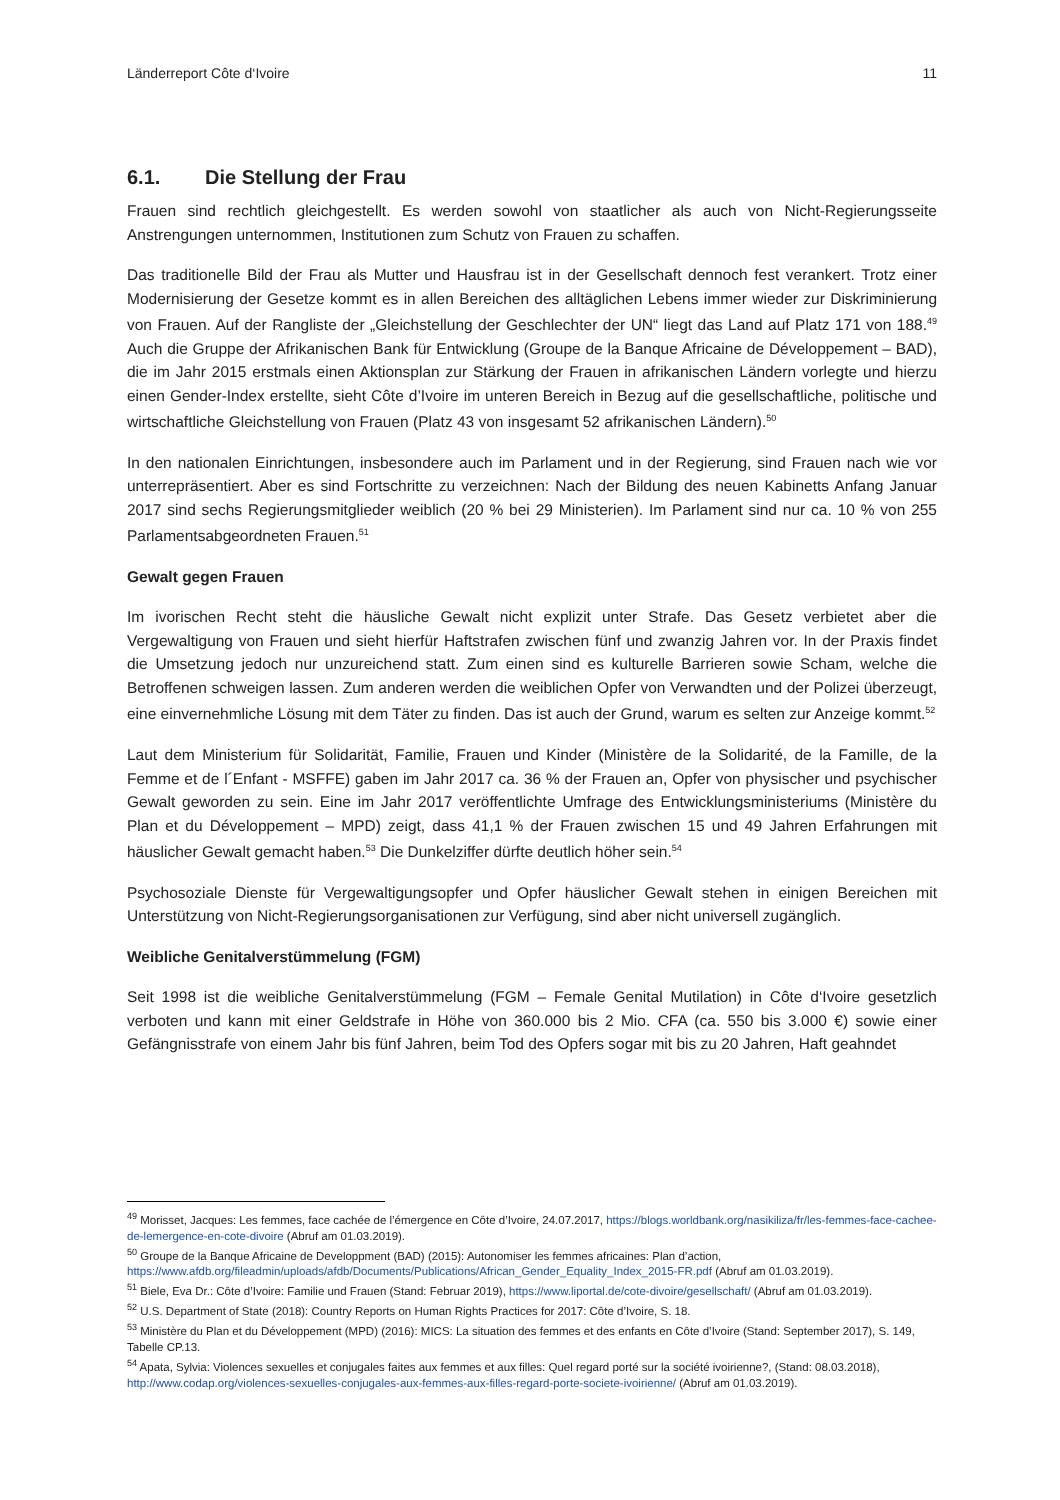Länderreport Côte d‘Ivoire 11
6.1. Die Stellung der Frau
Frauen sind rechtlich gleichgestellt. Es werden sowohl von staatlicher als auch von Nicht-Regierungsseite Anstrengungen unternommen, Institutionen zum Schutz von Frauen zu schaffen.
Das traditionelle Bild der Frau als Mutter und Hausfrau ist in der Gesellschaft dennoch fest verankert. Trotz einer Modernisierung der Gesetze kommt es in allen Bereichen des alltäglichen Lebens immer wieder zur Diskriminierung von Frauen. Auf der Rangliste der „Gleichstellung der Geschlechter der UN“ liegt das Land auf Platz 171 von 188.<sup>49</sup> Auch die Gruppe der Afrikanischen Bank für Entwicklung (Groupe de la Banque Africaine de Développement – BAD), die im Jahr 2015 erstmals einen Aktionsplan zur Stärkung der Frauen in afrikanischen Ländern vorlegte und hierzu einen Gender-Index erstellte, sieht Côte d’Ivoire im unteren Bereich in Bezug auf die gesellschaftliche, politische und wirtschaftliche Gleichstellung von Frauen (Platz 43 von insgesamt 52 afrikanischen Ländern).<sup>50</sup>
In den nationalen Einrichtungen, insbesondere auch im Parlament und in der Regierung, sind Frauen nach wie vor unterrepräsentiert. Aber es sind Fortschritte zu verzeichnen: Nach der Bildung des neuen Kabinetts Anfang Januar 2017 sind sechs Regierungsmitglieder weiblich (20 % bei 29 Ministerien). Im Parlament sind nur ca. 10 % von 255 Parlamentsabgeordneten Frauen.<sup>51</sup>
Gewalt gegen Frauen
Im ivorischen Recht steht die häusliche Gewalt nicht explizit unter Strafe. Das Gesetz verbietet aber die Vergewaltigung von Frauen und sieht hierfür Haftstrafen zwischen fünf und zwanzig Jahren vor. In der Praxis findet die Umsetzung jedoch nur unzureichend statt. Zum einen sind es kulturelle Barrieren sowie Scham, welche die Betroffenen schweigen lassen. Zum anderen werden die weiblichen Opfer von Verwandten und der Polizei überzeugt, eine einvernehmliche Lösung mit dem Täter zu finden. Das ist auch der Grund, warum es selten zur Anzeige kommt.<sup>52</sup>
Laut dem Ministerium für Solidarität, Familie, Frauen und Kinder (Ministère de la Solidarité, de la Famille, de la Femme et de l´Enfant - MSFFE) gaben im Jahr 2017 ca. 36 % der Frauen an, Opfer von physischer und psychischer Gewalt geworden zu sein. Eine im Jahr 2017 veröffentlichte Umfrage des Entwicklungsministeriums (Ministère du Plan et du Développement – MPD) zeigt, dass 41,1 % der Frauen zwischen 15 und 49 Jahren Erfahrungen mit häuslicher Gewalt gemacht haben.<sup>53</sup> Die Dunkelziffer dürfte deutlich höher sein.<sup>54</sup>
Psychosoziale Dienste für Vergewaltigungsopfer und Opfer häuslicher Gewalt stehen in einigen Bereichen mit Unterstützung von Nicht-Regierungsorganisationen zur Verfügung, sind aber nicht universell zugänglich.
Weibliche Genitalverstümmelung (FGM)
Seit 1998 ist die weibliche Genitalverstümmelung (FGM – Female Genital Mutilation) in Côte d‘Ivoire gesetzlich verboten und kann mit einer Geldstrafe in Höhe von 360.000 bis 2 Mio. CFA (ca. 550 bis 3.000 €) sowie einer Gefängnisstrafe von einem Jahr bis fünf Jahren, beim Tod des Opfers sogar mit bis zu 20 Jahren, Haft geahndet
<sup>49</sup> Morisset, Jacques: Les femmes, face cachée de l’émergence en Côte d’Ivoire, 24.07.2017, https://blogs.worldbank.org/nasikiliza/fr/les-femmes-face-cachee-de-lemergence-en-cote-divoire (Abruf am 01.03.2019).
<sup>50</sup> Groupe de la Banque Africaine de Developpment (BAD) (2015): Autonomiser les femmes africaines: Plan d’action, https://www.afdb.org/fileadmin/uploads/afdb/Documents/Publications/African_Gender_Equality_Index_2015-FR.pdf (Abruf am 01.03.2019).
<sup>51</sup> Biele, Eva Dr.: Côte d’Ivoire: Familie und Frauen (Stand: Februar 2019), https://www.liportal.de/cote-divoire/gesellschaft/ (Abruf am 01.03.2019).
<sup>52</sup> U.S. Department of State (2018): Country Reports on Human Rights Practices for 2017: Côte d’Ivoire, S. 18.
<sup>53</sup> Ministère du Plan et du Développement (MPD) (2016): MICS: La situation des femmes et des enfants en Côte d’Ivoire (Stand: September 2017), S. 149, Tabelle CP.13.
<sup>54</sup> Apata, Sylvia: Violences sexuelles et conjugales faites aux femmes et aux filles: Quel regard porté sur la société ivoirienne?, (Stand: 08.03.2018), http://www.codap.org/violences-sexuelles-conjugales-aux-femmes-aux-filles-regard-porte-societe-ivoirienne/ (Abruf am 01.03.2019).